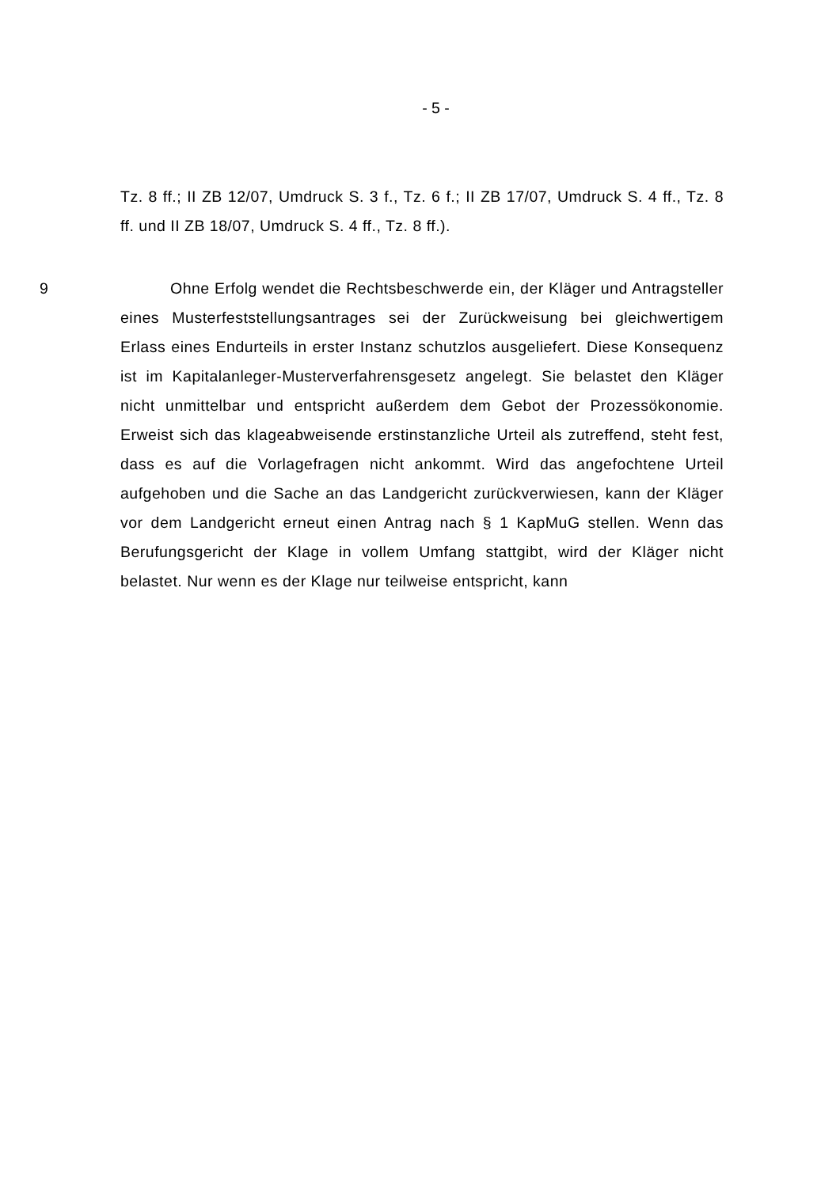- 5 -
Tz. 8 ff.; II ZB 12/07, Umdruck S. 3 f., Tz. 6 f.; II ZB 17/07, Umdruck S. 4 ff., Tz. 8 ff. und II ZB 18/07, Umdruck S. 4 ff., Tz. 8 ff.).
9 Ohne Erfolg wendet die Rechtsbeschwerde ein, der Kläger und Antragsteller eines Musterfeststellungsantrages sei der Zurückweisung bei gleichwertigem Erlass eines Endurteils in erster Instanz schutzlos ausgeliefert. Diese Konsequenz ist im Kapitalanleger-Musterverfahrensgesetz angelegt. Sie belastet den Kläger nicht unmittelbar und entspricht außerdem dem Gebot der Prozessökonomie. Erweist sich das klageabweisende erstinstanzliche Urteil als zutreffend, steht fest, dass es auf die Vorlagefragen nicht ankommt. Wird das angefochtene Urteil aufgehoben und die Sache an das Landgericht zurückverwiesen, kann der Kläger vor dem Landgericht erneut einen Antrag nach § 1 KapMuG stellen. Wenn das Berufungsgericht der Klage in vollem Umfang stattgibt, wird der Kläger nicht belastet. Nur wenn es der Klage nur teilweise entspricht, kann